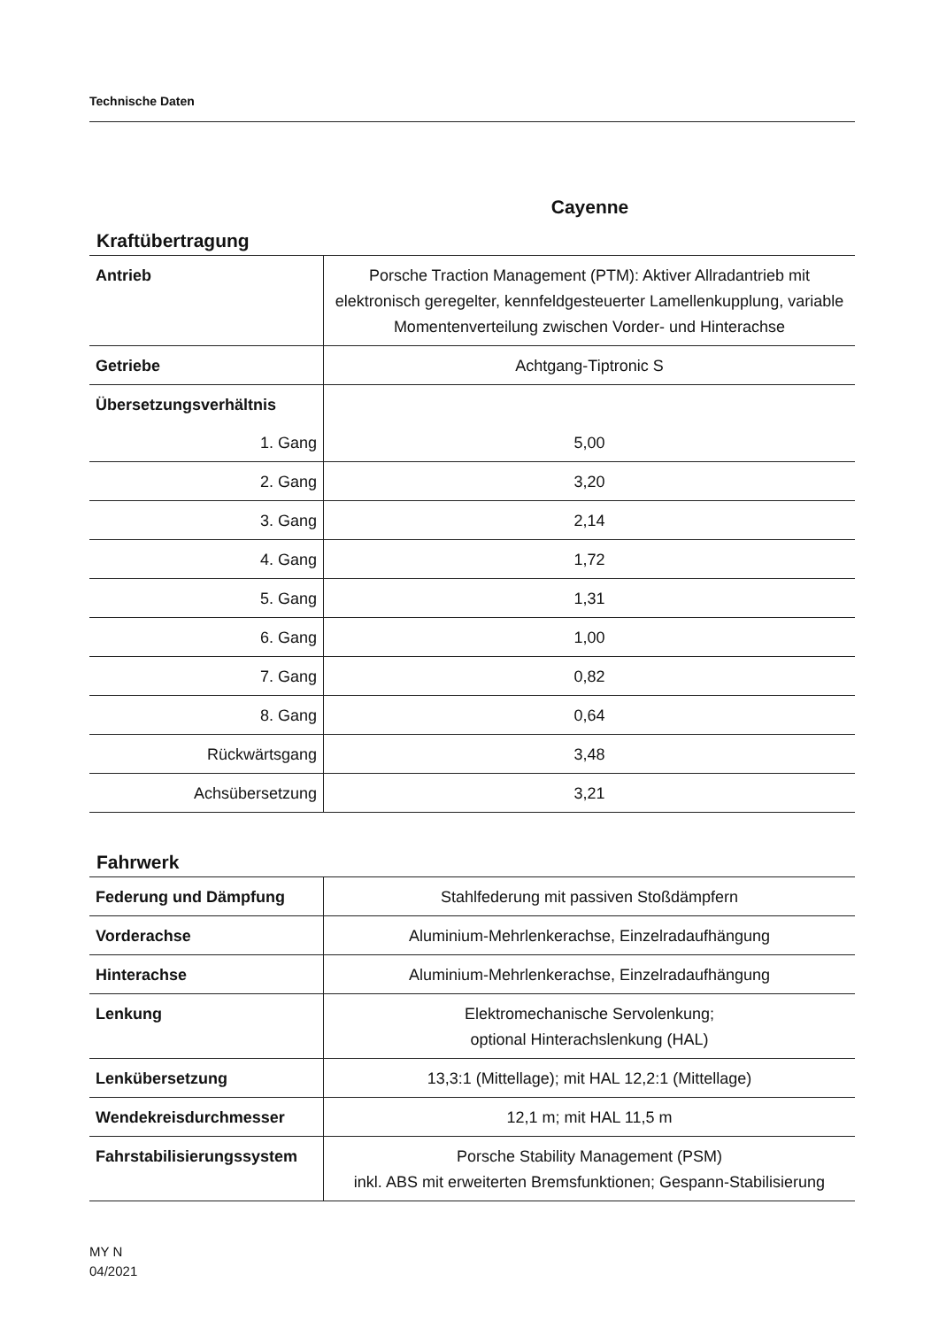Technische Daten
Cayenne
Kraftübertragung
| Antrieb | Porsche Traction Management (PTM): Aktiver Allradantrieb mit elektronisch geregelter, kennfeldgesteuerter Lamellenkupplung, variable Momentenverteilung zwischen Vorder- und Hinterachse |
| Getriebe | Achtgang-Tiptronic S |
| Übersetzungsverhältnis | |
| 1. Gang | 5,00 |
| 2. Gang | 3,20 |
| 3. Gang | 2,14 |
| 4. Gang | 1,72 |
| 5. Gang | 1,31 |
| 6. Gang | 1,00 |
| 7. Gang | 0,82 |
| 8. Gang | 0,64 |
| Rückwärtsgang | 3,48 |
| Achsübersetzung | 3,21 |
Fahrwerk
| Federung und Dämpfung | Stahlfederung mit passiven Stoßdämpfern |
| Vorderachse | Aluminium-Mehrlenkerachse, Einzelradaufhängung |
| Hinterachse | Aluminium-Mehrlenkerachse, Einzelradaufhängung |
| Lenkung | Elektromechanische Servolenkung; optional Hinterachslenkung (HAL) |
| Lenkübersetzung | 13,3:1 (Mittellage); mit HAL 12,2:1 (Mittellage) |
| Wendekreisdurchmesser | 12,1 m; mit HAL 11,5 m |
| Fahrstabilisierungssystem | Porsche Stability Management (PSM) inkl. ABS mit erweiterten Bremsfunktionen; Gespann-Stabilisierung |
MY N
04/2021